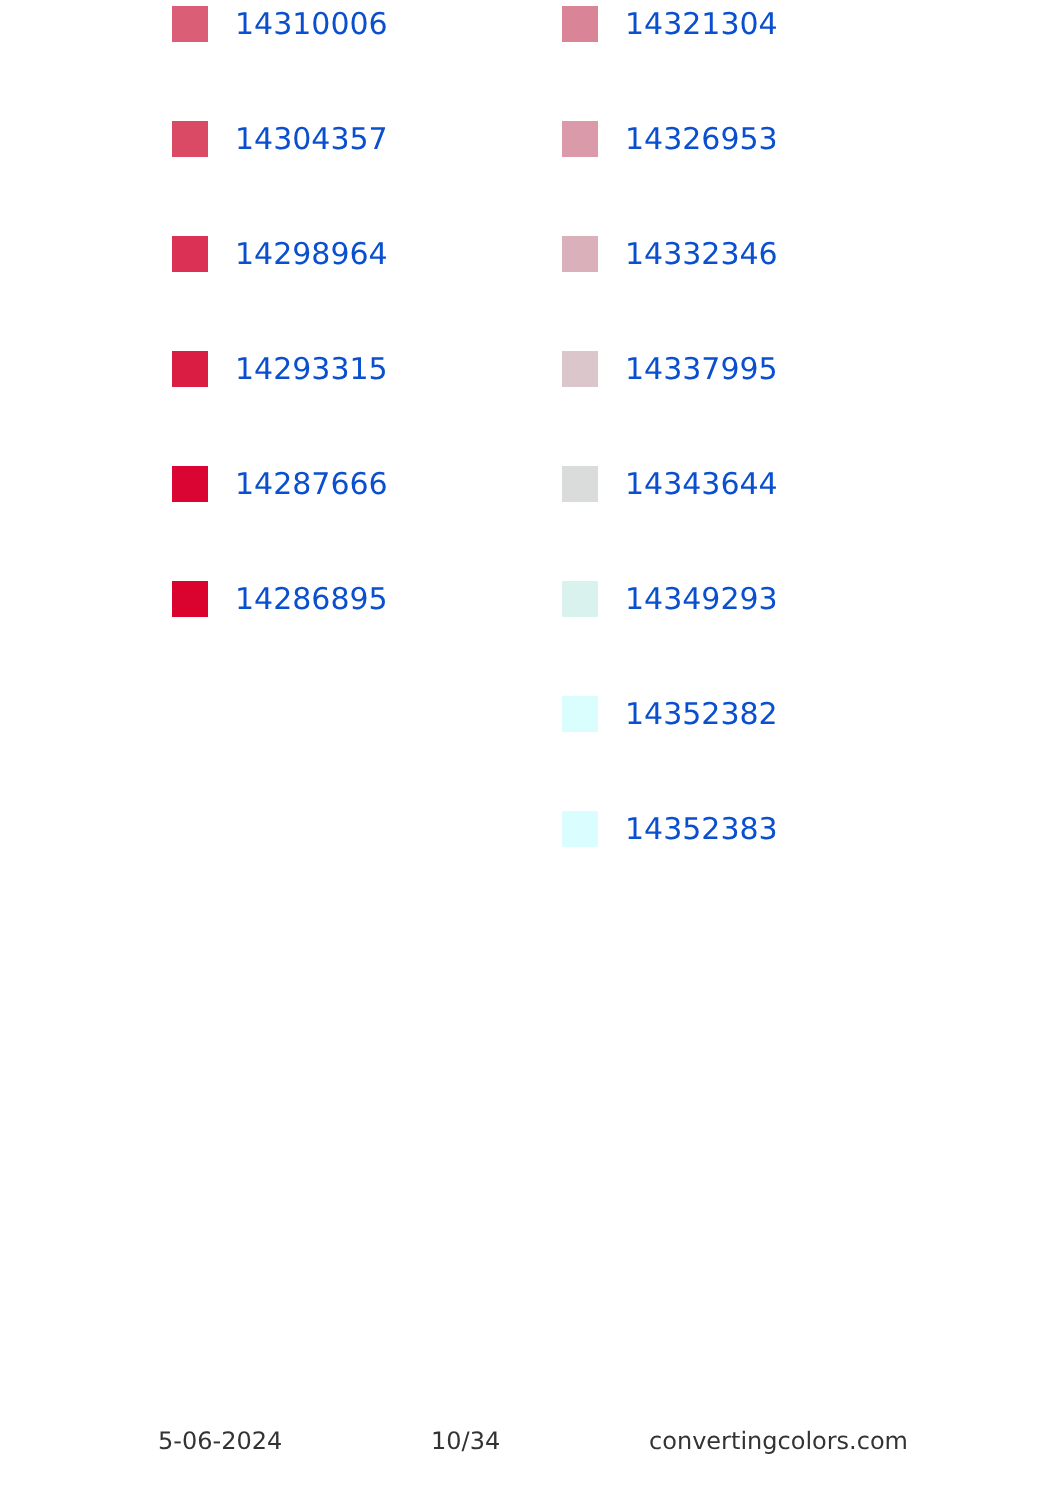14310006
14304357
14298964
14293315
14287666
14286895
14321304
14326953
14332346
14337995
14343644
14349293
14352382
14352383
5-06-2024 10/34 convertingcolors.com